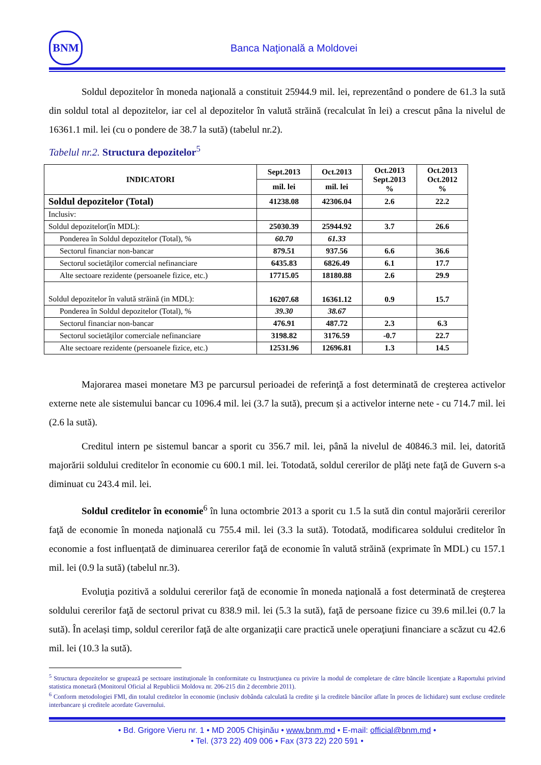BNM
Banca Naţională a Moldovei
Soldul depozitelor în moneda naţională a constituit 25944.9 mil. lei, reprezentând o pondere de 61.3 la sută din soldul total al depozitelor, iar cel al depozitelor în valută străină (recalculat în lei) a crescut pâna la nivelul de 16361.1 mil. lei (cu o pondere de 38.7 la sută) (tabelul nr.2).
Tabelul nr.2. Structura depozitelor<sup>5</sup>
| INDICATORI | Sept.2013 | Oct.2013 | Oct.2013 Sept.2013 % | Oct.2013 Oct.2012 % |
| --- | --- | --- | --- | --- |
| | mil. lei | mil. lei | | |
| Soldul depozitelor (Total) | 41238.08 | 42306.04 | 2.6 | 22.2 |
| Inclusiv: | | | | |
| Soldul depozitelor(în MDL): | 25030.39 | 25944.92 | 3.7 | 26.6 |
| Ponderea în Soldul depozitelor (Total), % | 60.70 | 61.33 | | |
| Sectorul financiar non-bancar | 879.51 | 937.56 | 6.6 | 36.6 |
| Sectorul societăţilor comercial nefinanciare | 6435.83 | 6826.49 | 6.1 | 17.7 |
| Alte sectoare rezidente (persoanele fizice, etc.) | 17715.05 | 18180.88 | 2.6 | 29.9 |
| Soldul depozitelor în valută străină (in MDL): | 16207.68 | 16361.12 | 0.9 | 15.7 |
| Ponderea în Soldul depozitelor (Total), % | 39.30 | 38.67 | | |
| Sectorul financiar non-bancar | 476.91 | 487.72 | 2.3 | 6.3 |
| Sectorul societăţilor comerciale nefinanciare | 3198.82 | 3176.59 | -0.7 | 22.7 |
| Alte sectoare rezidente (persoanele fizice, etc.) | 12531.96 | 12696.81 | 1.3 | 14.5 |
Majorarea masei monetare M3 pe parcursul perioadei de referinţă a fost determinată de creşterea activelor externe nete ale sistemului bancar cu 1096.4 mil. lei (3.7 la sută), precum și a activelor interne nete - cu 714.7 mil. lei (2.6 la sută).
Creditul intern pe sistemul bancar a sporit cu 356.7 mil. lei, până la nivelul de 40846.3 mil. lei, datorită majorării soldului creditelor în economie cu 600.1 mil. lei. Totodată, soldul cererilor de plăţi nete faţă de Guvern s-a diminuat cu 243.4 mil. lei.
Soldul creditelor în economie<sup>6</sup> în luna octombrie 2013 a sporit cu 1.5 la sută din contul majorării cererilor faţă de economie în moneda naţională cu 755.4 mil. lei (3.3 la sută). Totodată, modificarea soldului creditelor în economie a fost influențată de diminuarea cererilor faţă de economie în valută străină (exprimate în MDL) cu 157.1 mil. lei (0.9 la sută) (tabelul nr.3).
Evoluţia pozitivă a soldului cererilor faţă de economie în moneda naţională a fost determinată de creşterea soldului cererilor faţă de sectorul privat cu 838.9 mil. lei (5.3 la sută), faţă de persoane fizice cu 39.6 mil.lei (0.7 la sută). În același timp, soldul cererilor faţă de alte organizaţii care practică unele operaţiuni financiare a scăzut cu 42.6 mil. lei (10.3 la sută).
<sup>5</sup> Structura depozitelor se grupează pe sectoare instituţionale în conformitate cu Instrucţiunea cu privire la modul de completare de către băncile licenţiate a Raportului privind statistica monetară (Monitorul Oficial al Republicii Moldova nr. 206-215 din 2 decembrie 2011).
<sup>6</sup> Conform metodologiei FMI, din totalul creditelor în economie (inclusiv dobânda calculată la credite şi la creditele băncilor aflate în proces de lichidare) sunt excluse creditele interbancare şi creditele acordate Guvernului.
• Bd. Grigore Vieru nr. 1 • MD 2005 Chişinău • www.bnm.md • E-mail: official@bnm.md •
• Tel. (373 22) 409 006 • Fax (373 22) 220 591 •